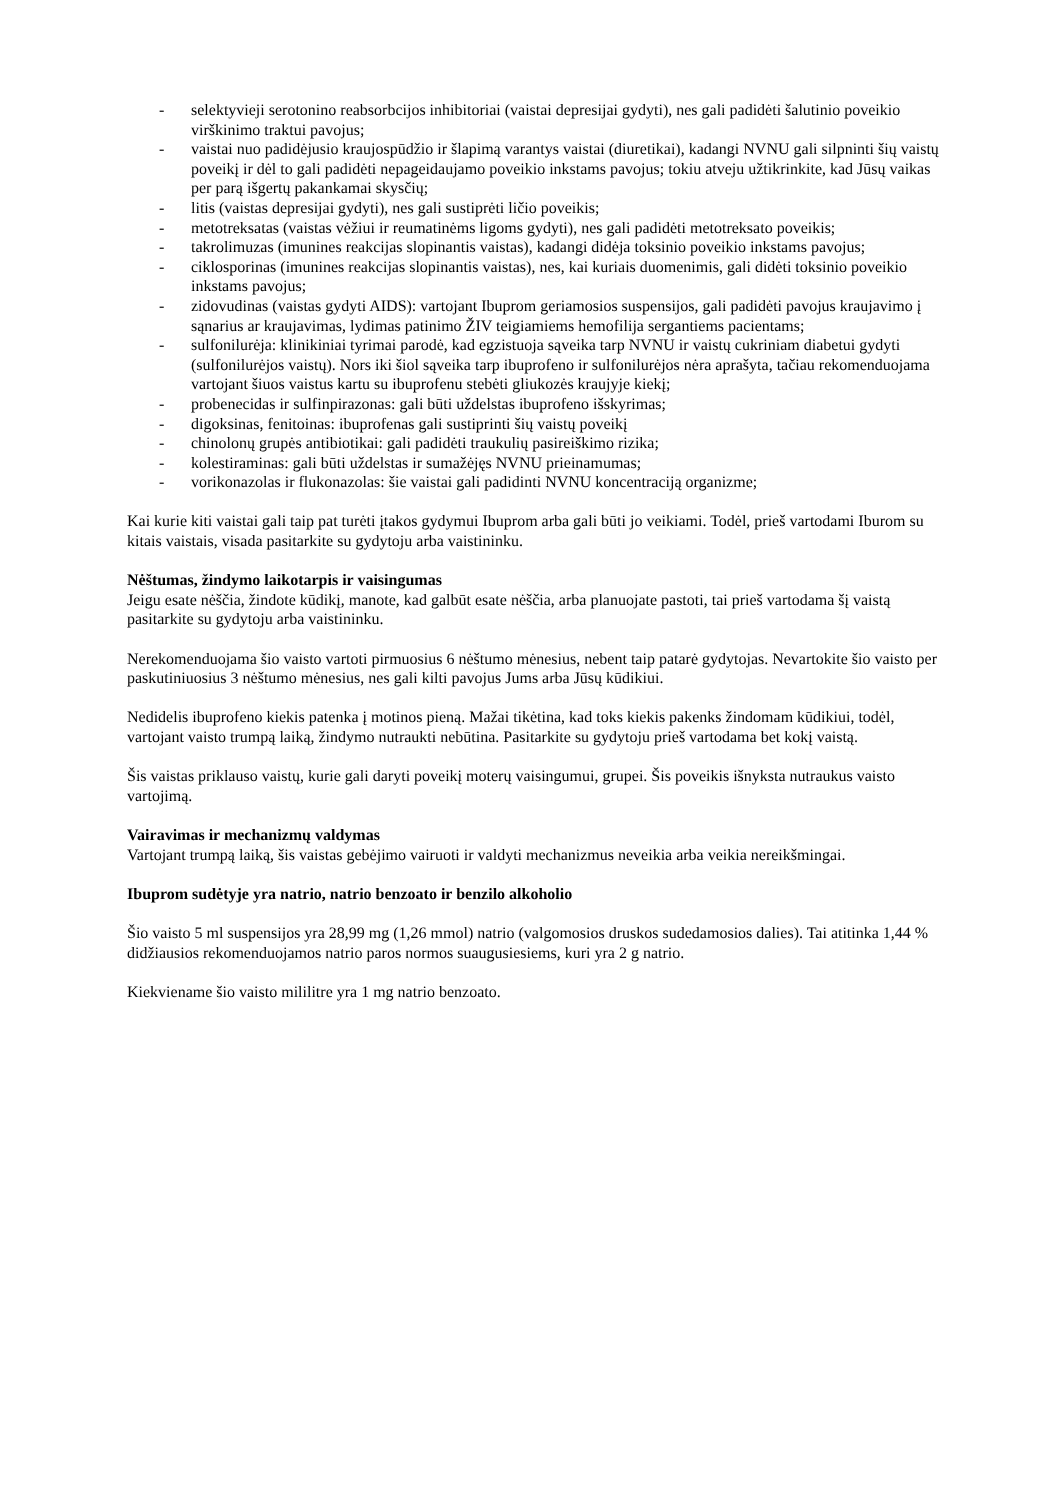- selektyvieji serotonino reabsorbcijos inhibitoriai (vaistai depresijai gydyti), nes gali padidėti šalutinio poveikio virškinimo traktui pavojus;
- vaistai nuo padidėjusio kraujospūdžio ir šlapimą varantys vaistai (diuretikai), kadangi NVNU gali silpninti šių vaistų poveikį ir dėl to gali padidėti nepageidaujamo poveikio inkstams pavojus; tokiu atveju užtikrinkite, kad Jūsų vaikas per parą išgertų pakankamai skysčių;
- litis (vaistas depresijai gydyti), nes gali sustiprėti ličio poveikis;
- metotreksatas (vaistas vėžiui ir reumatinėms ligoms gydyti), nes gali padidėti metotreksato poveikis;
- takrolimuzas (imunines reakcijas slopinantis vaistas), kadangi didėja toksinio poveikio inkstams pavojus;
- ciklosporinas (imunines reakcijas slopinantis vaistas), nes, kai kuriais duomenimis, gali didėti toksinio poveikio inkstams pavojus;
- zidovudinas (vaistas gydyti AIDS): vartojant Ibuprom geriamosios suspensijos, gali padidėti pavojus kraujavimo į sąnarius ar kraujavimas, lydimas patinimo ŽIV teigiamiems hemofilija sergantiems pacientams;
- sulfonilurėja: klinikiniai tyrimai parodė, kad egzistuoja sąveika tarp NVNU ir vaistų cukriniam diabetui gydyti (sulfonilurėjos vaistų). Nors iki šiol sąveika tarp ibuprofeno ir sulfonilurėjos nėra aprašyta, tačiau rekomenduojama vartojant šiuos vaistus kartu su ibuprofenu stebėti gliukozės kraujyje kiekį;
- probenecidas ir sulfinpirazonas: gali būti uždelstas ibuprofeno išskyrimas;
- digoksinas, fenitoinas: ibuprofenas gali sustiprinti šių vaistų poveikį
- chinolonų grupės antibiotikai: gali padidėti traukulių pasireiškimo rizika;
- kolestiraminas: gali būti uždelstas ir sumažėjęs NVNU prieinamumas;
- vorikonazolas ir flukonazolas: šie vaistai gali padidinti NVNU koncentraciją organizme;
Kai kurie kiti vaistai gali taip pat turėti įtakos gydymui Ibuprom arba gali būti jo veikiami. Todėl, prieš vartodami Iburom su kitais vaistais, visada pasitarkite su gydytoju arba vaistininku.
Nėštumas, žindymo laikotarpis ir vaisingumas
Jeigu esate nėščia, žindote kūdikį, manote, kad galbūt esate nėščia, arba planuojate pastoti, tai prieš vartodama šį vaistą pasitarkite su gydytoju arba vaistininku.
Nerekomenduojama šio vaisto vartoti pirmuosius 6 nėštumo mėnesius, nebent taip patarė gydytojas. Nevartokite šio vaisto per paskutiniuosius 3 nėštumo mėnesius, nes gali kilti pavojus Jums arba Jūsų kūdikiui.
Nedidelis ibuprofeno kiekis patenka į motinos pieną. Mažai tikėtina, kad toks kiekis pakenks žindomam kūdikiui, todėl, vartojant vaisto trumpą laiką, žindymo nutraukti nebūtina. Pasitarkite su gydytoju prieš vartodama bet kokį vaistą.
Šis vaistas priklauso vaistų, kurie gali daryti poveikį moterų vaisingumui, grupei. Šis poveikis išnyksta nutraukus vaisto vartojimą.
Vairavimas ir mechanizmų valdymas
Vartojant trumpą laiką, šis vaistas gebėjimo vairuoti ir valdyti mechanizmus neveikia arba veikia nereikšmingai.
Ibuprom sudėtyje yra natrio, natrio benzoato ir benzilo alkoholio
Šio vaisto 5 ml suspensijos yra 28,99 mg (1,26 mmol) natrio (valgomosios druskos sudedamosios dalies). Tai atitinka 1,44 % didžiausios rekomenduojamos natrio paros normos suaugusiesiems, kuri yra 2 g natrio.
Kiekviename šio vaisto mililitre yra 1 mg natrio benzoato.